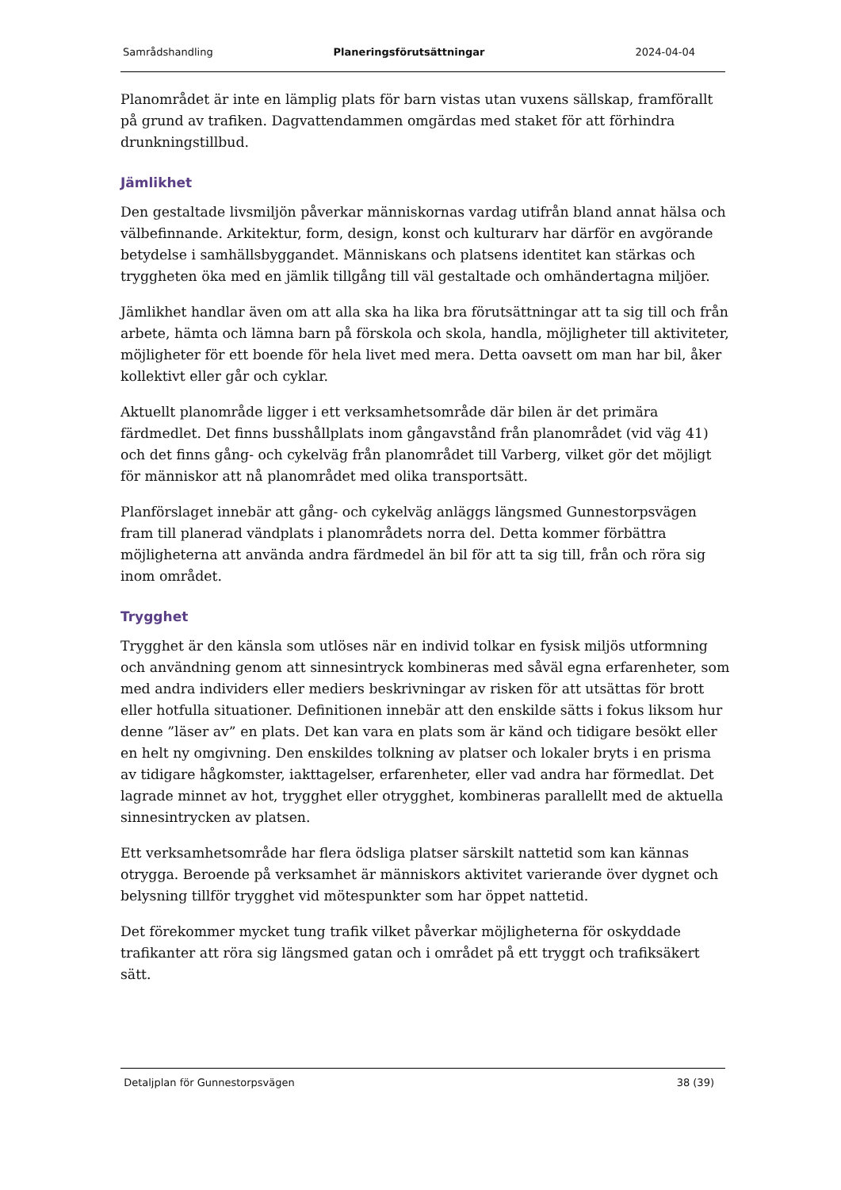Samrådshandling Planeringsförutsättningar 2024-04-04
Planområdet är inte en lämplig plats för barn vistas utan vuxens sällskap, framförallt på grund av trafiken. Dagvattendammen omgärdas med staket för att förhindra drunkningstillbud.
Jämlikhet
Den gestaltade livsmiljön påverkar människornas vardag utifrån bland annat hälsa och välbefinnande. Arkitektur, form, design, konst och kulturarv har därför en avgörande betydelse i samhällsbyggandet. Människans och platsens identitet kan stärkas och tryggheten öka med en jämlik tillgång till väl gestaltade och omhändertagna miljöer.
Jämlikhet handlar även om att alla ska ha lika bra förutsättningar att ta sig till och från arbete, hämta och lämna barn på förskola och skola, handla, möjligheter till aktiviteter, möjligheter för ett boende för hela livet med mera. Detta oavsett om man har bil, åker kollektivt eller går och cyklar.
Aktuellt planområde ligger i ett verksamhetsområde där bilen är det primära färdmedlet. Det finns busshållplats inom gångavstånd från planområdet (vid väg 41) och det finns gång- och cykelväg från planområdet till Varberg, vilket gör det möjligt för människor att nå planområdet med olika transportsätt.
Planförslaget innebär att gång- och cykelväg anläggs längsmed Gunnestorpsvägen fram till planerad vändplats i planområdets norra del. Detta kommer förbättra möjligheterna att använda andra färdmedel än bil för att ta sig till, från och röra sig inom området.
Trygghet
Trygghet är den känsla som utlöses när en individ tolkar en fysisk miljös utformning och användning genom att sinnesintryck kombineras med såväl egna erfarenheter, som med andra individers eller mediers beskrivningar av risken för att utsättas för brott eller hotfulla situationer. Definitionen innebär att den enskilde sätts i fokus liksom hur denne ”läser av” en plats. Det kan vara en plats som är känd och tidigare besökt eller en helt ny omgivning. Den enskildes tolkning av platser och lokaler bryts i en prisma av tidigare hågkomster, iakttagelser, erfarenheter, eller vad andra har förmedlat. Det lagrade minnet av hot, trygghet eller otrygghet, kombineras parallellt med de aktuella sinnesintrycken av platsen.
Ett verksamhetsområde har flera ödsliga platser särskilt nattetid som kan kännas otrygga. Beroende på verksamhet är människors aktivitet varierande över dygnet och belysning tillför trygghet vid mötespunkter som har öppet nattetid.
Det förekommer mycket tung trafik vilket påverkar möjligheterna för oskyddade trafikanter att röra sig längsmed gatan och i området på ett tryggt och trafiksäkert sätt.
Detaljplan för Gunnestorpsvägen 38 (39)